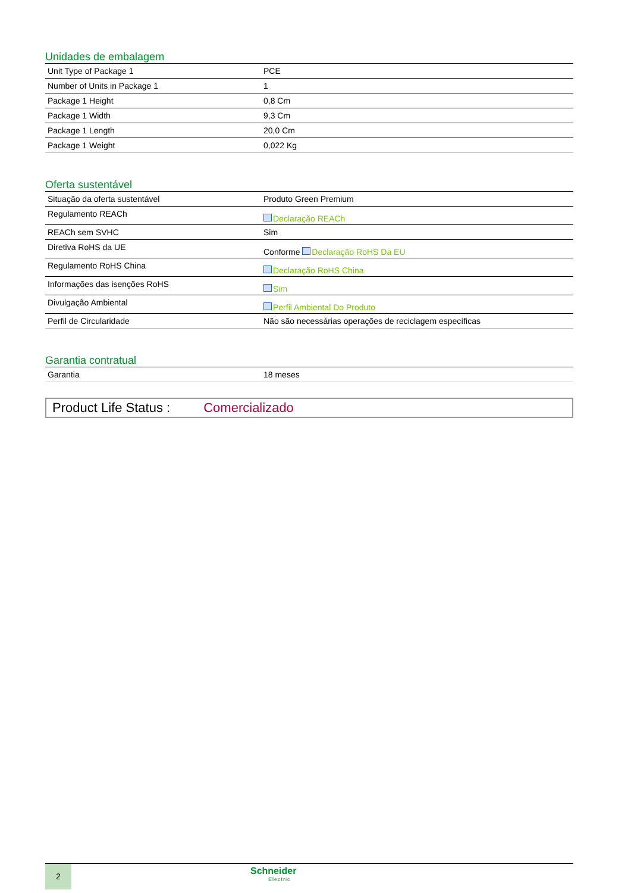Unidades de embalagem
| Unit Type of Package 1 | PCE |
| Number of Units in Package 1 | 1 |
| Package 1 Height | 0,8 Cm |
| Package 1 Width | 9,3 Cm |
| Package 1 Length | 20,0 Cm |
| Package 1 Weight | 0,022 Kg |
Oferta sustentável
| Situação da oferta sustentável | Produto Green Premium |
| Regulamento REACh | Declaração REACh |
| REACh sem SVHC | Sim |
| Diretiva RoHS da UE | Conforme Declaração RoHS Da EU |
| Regulamento RoHS China | Declaração RoHS China |
| Informações das isenções RoHS | Sim |
| Divulgação Ambiental | Perfil Ambiental Do Produto |
| Perfil de Circularidade | Não são necessárias operações de reciclagem específicas |
Garantia contratual
| Garantia | 18 meses |
Product Life Status : Comercializado
2
Schneider
Electric